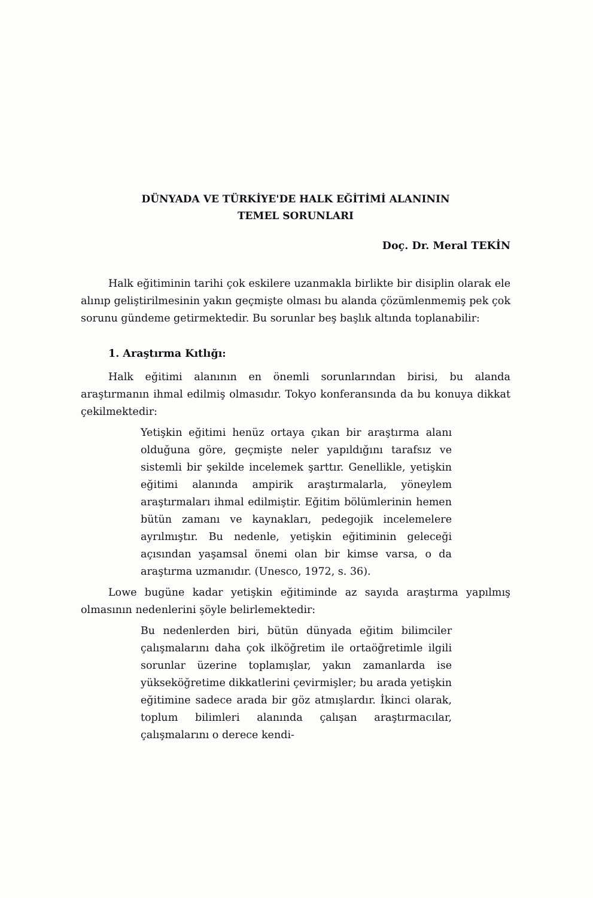DÜNYADA VE TÜRKİYE'DE HALK EĞİTİMİ ALANININ
TEMEL SORUNLARI
Doç. Dr. Meral TEKİN
Halk eğitiminin tarihi çok eskilere uzanmakla birlikte bir disiplin olarak ele alınıp geliştirilmesinin yakın geçmişte olması bu alanda çözümlenmemiş pek çok sorunu gündeme getirmektedir. Bu sorunlar beş başlık altında toplanabilir:
1. Araştırma Kıtlığı:
Halk eğitimi alanının en önemli sorunlarından birisi, bu alanda araştırmanın ihmal edilmiş olmasıdır. Tokyo konferansında da bu konuya dikkat çekilmektedir:
Yetişkin eğitimi henüz ortaya çıkan bir araştırma alanı olduğuna göre, geçmişte neler yapıldığını tarafsız ve sistemli bir şekilde incelemek şarttır. Genellikle, yetişkin eğitimi alanında ampirik araştırmalarla, yöneylem araştırmaları ihmal edilmiştir. Eğitim bölümlerinin hemen bütün zamanı ve kaynakları, pedegojik incelemelere ayrılmıştır. Bu nedenle, yetişkin eğitiminin geleceği açısından yaşamsal önemi olan bir kimse varsa, o da araştırma uzmanıdır. (Unesco, 1972, s. 36).
Lowe bugüne kadar yetişkin eğitiminde az sayıda araştırma yapılmış olmasının nedenlerini şöyle belirlemektedir:
Bu nedenlerden biri, bütün dünyada eğitim bilimciler çalışmalarını daha çok ilköğretim ile ortaöğretimle ilgili sorunlar üzerine toplamışlar, yakın zamanlarda ise yükseköğretime dikkatlerini çevirmişler; bu arada yetişkin eğitimine sadece arada bir göz atmışlardır. İkinci olarak, toplum bilimleri alanında çalışan araştırmacılar, çalışmalarını o derece kendi-